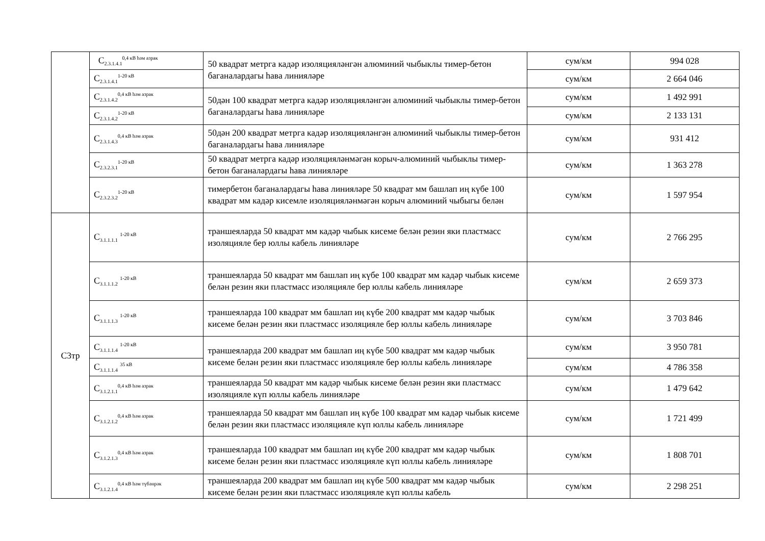| | C<sub>2.3.1.4.1</sub><sup>0,4 кВ һәм азрак</sup> | 50 квадрат метрга кадәр изоляцияләнгән алюминий чыбыклы тимер-бетон баганалардагы һава линияләре | сум/км | 994 028 |
| | C<sub>2.3.1.4.1</sub><sup>1-20 кВ</sup> | | сум/км | 2 664 046 |
| | C<sub>2.3.1.4.2</sub><sup>0,4 кВ һәм азрак</sup> | 50дән 100 квадрат метрга кадәр изоляцияләнгән алюминий чыбыклы тимер-бетон баганалардагы һава линияләре | сум/км | 1 492 991 |
| | C<sub>2.3.1.4.2</sub><sup>1-20 кВ</sup> | | сум/км | 2 133 131 |
| | C<sub>2.3.1.4.3</sub><sup>0,4 кВ һәм азрак</sup> | 50дән 200 квадрат метрга кадәр изоляцияләнгән алюминий чыбыклы тимер-бетон баганалардагы һава линияләре | сум/км | 931 412 |
| | C<sub>2.3.2.3.1</sub><sup>1-20 кВ</sup> | 50 квадрат метрга кадәр изоляцияләнмәгән корыч-алюминий чыбыклы тимер-бетон баганалардагы һава линияләре | сум/км | 1 363 278 |
| | C<sub>2.3.2.3.2</sub><sup>1-20 кВ</sup> | тимербетон баганалардагы һава линияләре 50 квадрат мм башлап иң күбе 100 квадрат мм кадәр кисемле изоляцияләнмәгән корыч алюминий чыбыгы белән | сум/км | 1 597 954 |
| C3тр | C<sub>3.1.1.1.1</sub> <sup>1-20 кВ</sup> | траншеяларда 50 квадрат мм кадәр чыбык кисеме белән резин яки пластмасс изоляцияле бер юллы кабель линияләре | сум/км | 2 766 295 |
| | C<sub>3.1.1.1.2</sub> <sup>1-20 кВ</sup> | траншеяларда 50 квадрат мм башлап иң күбе 100 квадрат мм кадәр чыбык кисеме белән резин яки пластмасс изоляцияле бер юллы кабель линияләре | сум/км | 2 659 373 |
| | C<sub>3.1.1.1.3</sub> <sup>1-20 кВ</sup> | траншеяларда 100 квадрат мм башлап иң күбе 200 квадрат мм кадәр чыбык кисеме белән резин яки пластмасс изоляцияле бер юллы кабель линияләре | сум/км | 3 703 846 |
| | C<sub>3.1.1.1.4</sub> <sup>1-20 кВ</sup> | траншеяларда 200 квадрат мм башлап иң күбе 500 квадрат мм кадәр чыбык кисеме белән резин яки пластмасс изоляцияле бер юллы кабель линияләре | сум/км | 3 950 781 |
| | C<sub>3.1.1.1.4</sub> <sup>35 кВ</sup> | | сум/км | 4 786 358 |
| | C<sub>3.1.2.1.1</sub><sup>0,4 кВ һәм азрак</sup> | траншеяларда 50 квадрат мм кадәр чыбык кисеме белән резин яки пластмасс изоляцияле күп юллы кабель линияләре | сум/км | 1 479 642 |
| | C<sub>3.1.2.1.2</sub><sup>0,4 кВ һәм азрак</sup> | траншеяларда 50 квадрат мм башлап иң күбе 100 квадрат мм кадәр чыбык кисеме белән резин яки пластмасс изоляцияле күп юллы кабель линияләре | сум/км | 1 721 499 |
| | C<sub>3.1.2.1.3</sub><sup>0,4 кВ һәм азрак</sup> | траншеяларда 100 квадрат мм башлап иң күбе 200 квадрат мм кадәр чыбык кисеме белән резин яки пластмасс изоляцияле күп юллы кабель линияләре | сум/км | 1 808 701 |
| | C<sub>3.1.2.1.4</sub><sup>0,4 кВ һәм түбәнрәк</sup> | траншеяларда 200 квадрат мм башлап иң күбе 500 квадрат мм кадәр чыбык кисеме белән резин яки пластмасс изоляцияле күп юллы кабель | сум/км | 2 298 251 |